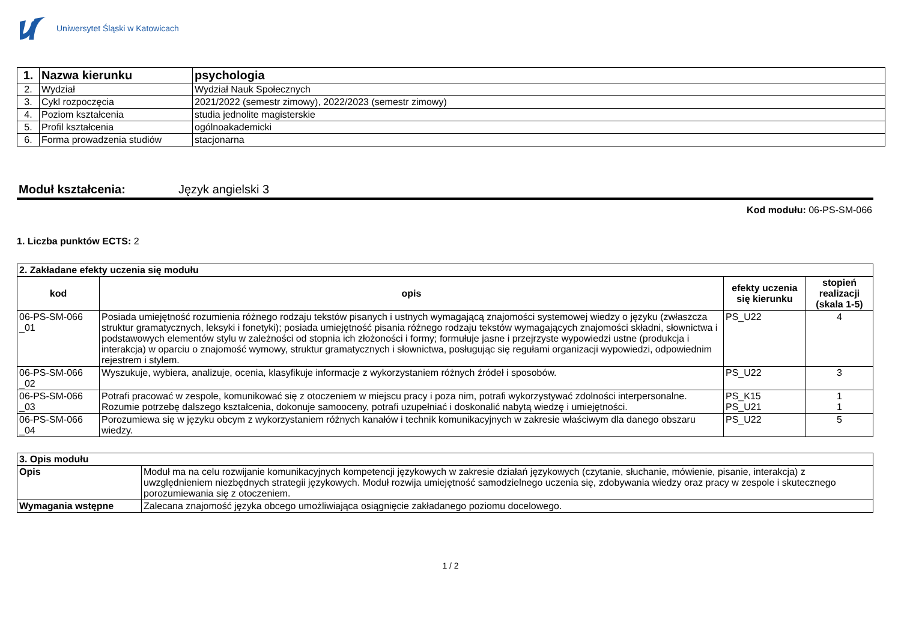Uniwersytet Śląski w Katowicach
| 1. | Nazwa kierunku | psychologia |
| 2. | Wydział | Wydział Nauk Społecznych |
| 3. | Cykl rozpoczęcia | 2021/2022 (semestr zimowy), 2022/2023 (semestr zimowy) |
| 4. | Poziom kształcenia | studia jednolite magisterskie |
| 5. | Profil kształcenia | ogólnoakademicki |
| 6. | Forma prowadzenia studiów | stacjonarna |
Moduł kształcenia: Język angielski 3
Kod modułu: 06-PS-SM-066
1. Liczba punktów ECTS: 2
| 2. Zakładane efekty uczenia się modułu | | | |
| --- | --- | --- | --- |
| kod | opis | efekty uczenia się kierunku | stopień realizacji (skala 1-5) |
| 06-PS-SM-066 _01 | Posiada umiejętność rozumienia różnego rodzaju tekstów pisanych i ustnych wymagającą znajomości systemowej wiedzy o języku (zwłaszcza struktur gramatycznych, leksyki i fonetyki); posiada umiejętność pisania różnego rodzaju tekstów wymagających znajomości składni, słownictwa i podstawowych elementów stylu w zależności od stopnia ich złożoności i formy; formułuje jasne i przejrzyste wypowiedzi ustne (produkcja i interakcja) w oparciu o znajomość wymowy, struktur gramatycznych i słownictwa, posługując się regułami organizacji wypowiedzi, odpowiednim rejestrem i stylem. | PS_U22 | 4 |
| 06-PS-SM-066 _02 | Wyszukuje, wybiera, analizuje, ocenia, klasyfikuje informacje z wykorzystaniem różnych źródeł i sposobów. | PS_U22 | 3 |
| 06-PS-SM-066 _03 | Potrafi pracować w zespole, komunikować się z otoczeniem w miejscu pracy i poza nim, potrafi wykorzystywać zdolności interpersonalne. Rozumie potrzebę dalszego kształcenia, dokonuje samooceny, potrafi uzupełniać i doskonalić nabytą wiedzę i umiejętności. | PS_K15 PS_U21 | 1 1 |
| 06-PS-SM-066 _04 | Porozumiewa się w języku obcym z wykorzystaniem różnych kanałów i technik komunikacyjnych w zakresie właściwym dla danego obszaru wiedzy. | PS_U22 | 5 |
| 3. Opis modułu | |
| --- | --- |
| Opis | Moduł ma na celu rozwijanie komunikacyjnych kompetencji językowych w zakresie działań językowych (czytanie, słuchanie, mówienie, pisanie, interakcja) z uwzględnieniem niezbędnych strategii językowych. Moduł rozwija umiejętność samodzielnego uczenia się, zdobywania wiedzy oraz pracy w zespole i skutecznego porozumiewania się z otoczeniem. |
| Wymagania wstępne | Zalecana znajomość języka obcego umożliwiająca osiągnięcie zakładanego poziomu docelowego. |
1 / 2